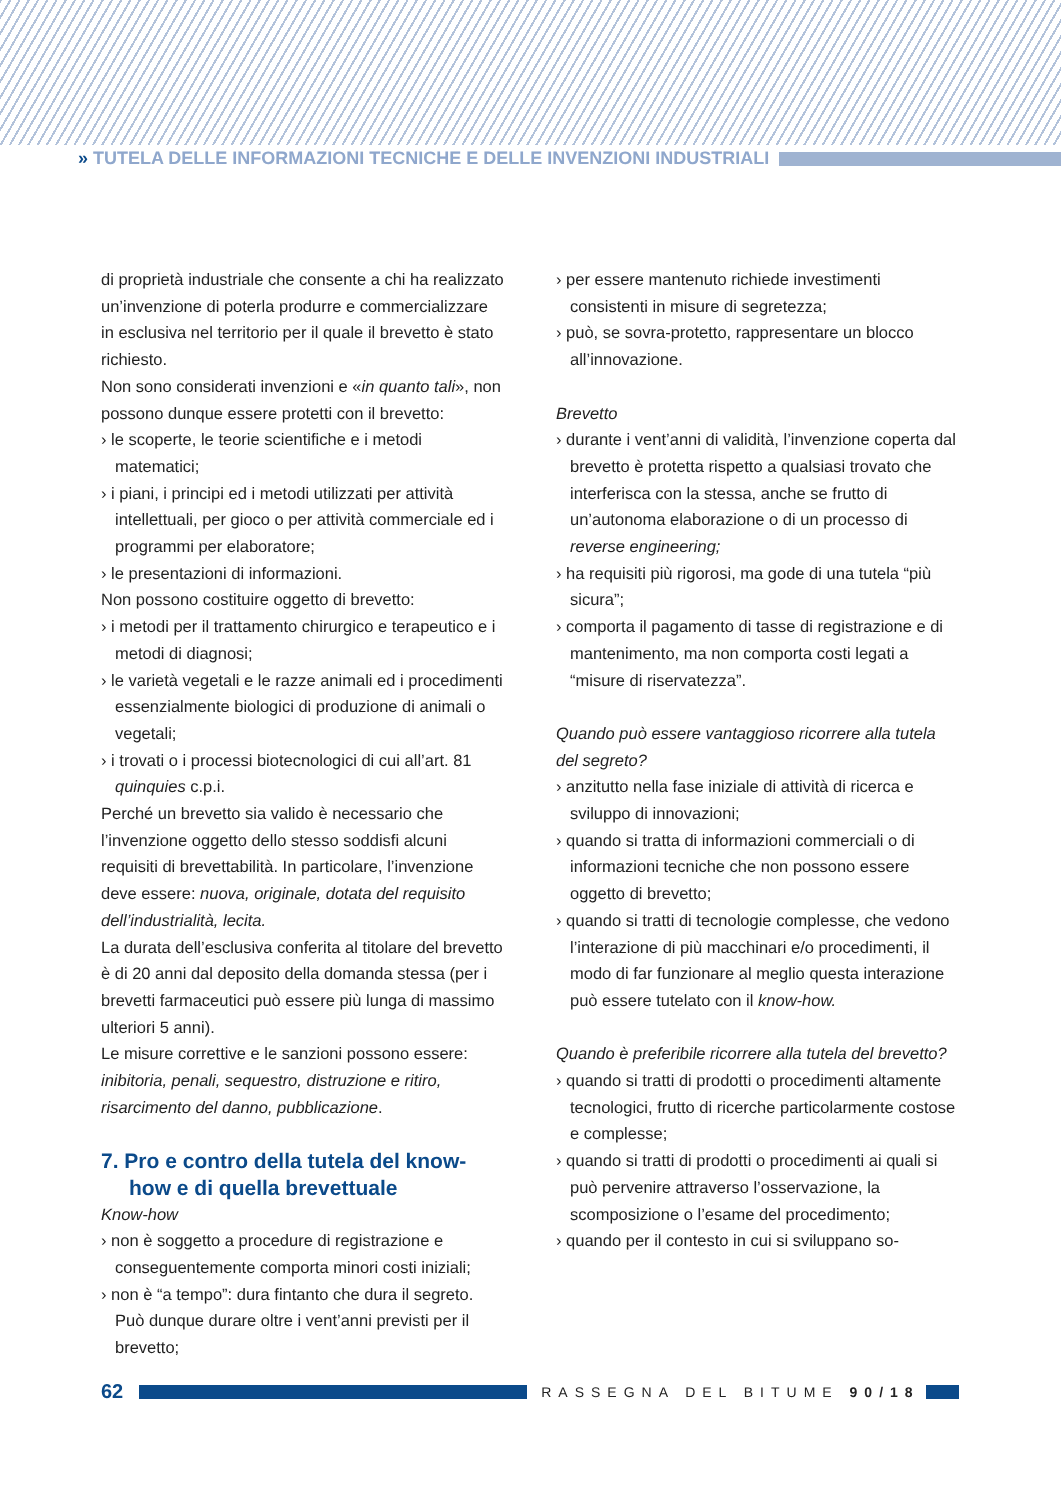» TUTELA DELLE INFORMAZIONI TECNICHE E DELLE INVENZIONI INDUSTRIALI
di proprietà industriale che consente a chi ha realizzato un’invenzione di poterla produrre e commercializzare in esclusiva nel territorio per il quale il brevetto è stato richiesto.
Non sono considerati invenzioni e «in quanto tali», non possono dunque essere protetti con il brevetto:
› le scoperte, le teorie scientifiche e i metodi matematici;
› i piani, i principi ed i metodi utilizzati per attività intellettuali, per gioco o per attività commerciale ed i programmi per elaboratore;
› le presentazioni di informazioni.
Non possono costituire oggetto di brevetto:
› i metodi per il trattamento chirurgico e terapeutico e i metodi di diagnosi;
› le varietà vegetali e le razze animali ed i procedimenti essenzialmente biologici di produzione di animali o vegetali;
› i trovati o i processi biotecnologici di cui all’art. 81 quinquies c.p.i.
Perché un brevetto sia valido è necessario che l’invenzione oggetto dello stesso soddisfi alcuni requisiti di brevettabilità. In particolare, l’invenzione deve essere: nuova, originale, dotata del requisito dell’industrialità, lecita.
La durata dell’esclusiva conferita al titolare del brevetto è di 20 anni dal deposito della domanda stessa (per i brevetti farmaceutici può essere più lunga di massimo ulteriori 5 anni).
Le misure correttive e le sanzioni possono essere: inibitoria, penali, sequestro, distruzione e ritiro, risarcimento del danno, pubblicazione.
7. Pro e contro della tutela del know-how e di quella brevettuale
Know-how
› non è soggetto a procedure di registrazione e conseguentemente comporta minori costi iniziali;
› non è “a tempo”: dura fintanto che dura il segreto. Può dunque durare oltre i vent’anni previsti per il brevetto;
› per essere mantenuto richiede investimenti consistenti in misure di segretezza;
› può, se sovra-protetto, rappresentare un blocco all’innovazione.
Brevetto
› durante i vent’anni di validità, l’invenzione coperta dal brevetto è protetta rispetto a qualsiasi trovato che interferisca con la stessa, anche se frutto di un’autonoma elaborazione o di un processo di reverse engineering;
› ha requisiti più rigorosi, ma gode di una tutela “più sicura”;
› comporta il pagamento di tasse di registrazione e di mantenimento, ma non comporta costi legati a “misure di riservatezza”.
Quando può essere vantaggioso ricorrere alla tutela del segreto?
› anzitutto nella fase iniziale di attività di ricerca e sviluppo di innovazioni;
› quando si tratta di informazioni commerciali o di informazioni tecniche che non possono essere oggetto di brevetto;
› quando si tratti di tecnologie complesse, che vedono l’interazione di più macchinari e/o procedimenti, il modo di far funzionare al meglio questa interazione può essere tutelato con il know-how.
Quando è preferibile ricorrere alla tutela del brevetto?
› quando si tratti di prodotti o procedimenti altamente tecnologici, frutto di ricerche particolarmente costose e complesse;
› quando si tratti di prodotti o procedimenti ai quali si può pervenire attraverso l’osservazione, la scomposizione o l’esame del procedimento;
› quando per il contesto in cui si sviluppano so-
62
RASSEGNA DEL BITUME 90/18